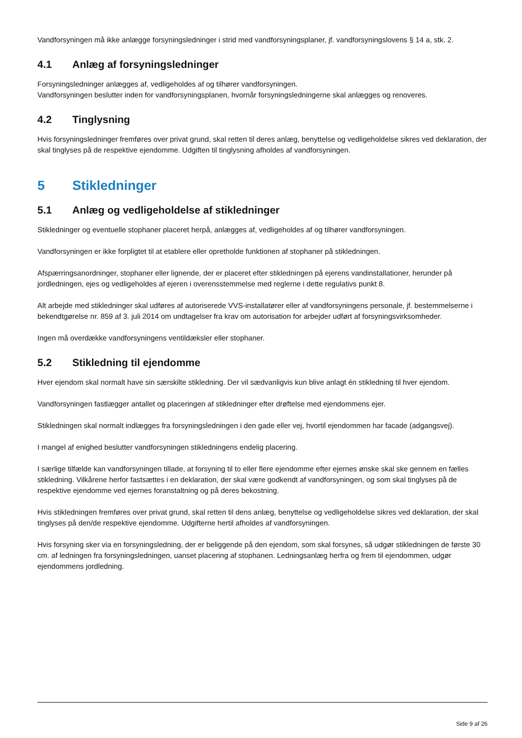Vandforsyningen må ikke anlægge forsyningsledninger i strid med vandforsyningsplaner, jf. vandforsyningslovens § 14 a, stk. 2.
4.1 Anlæg af forsyningsledninger
Forsyningsledninger anlægges af, vedligeholdes af og tilhører vandforsyningen.
Vandforsyningen beslutter inden for vandforsyningsplanen, hvornår forsyningsledningerne skal anlægges og renoveres.
4.2 Tinglysning
Hvis forsyningsledninger fremføres over privat grund, skal retten til deres anlæg, benyttelse og vedligeholdelse sikres ved deklaration, der skal tinglyses på de respektive ejendomme. Udgiften til tinglysning afholdes af vandforsyningen.
5 Stikledninger
5.1 Anlæg og vedligeholdelse af stikledninger
Stikledninger og eventuelle stophaner placeret herpå, anlægges af, vedligeholdes af og tilhører vandforsyningen.
Vandforsyningen er ikke forpligtet til at etablere eller opretholde funktionen af stophaner på stikledningen.
Afspærringsanordninger, stophaner eller lignende, der er placeret efter stikledningen på ejerens vandinstallationer, herunder på jordledningen, ejes og vedligeholdes af ejeren i overensstemmelse med reglerne i dette regulativs punkt 8.
Alt arbejde med stikledninger skal udføres af autoriserede VVS-installatører eller af vandforsyningens personale, jf. bestemmelserne i bekendtgørelse nr. 859 af 3. juli 2014 om undtagelser fra krav om autorisation for arbejder udført af forsyningsvirksomheder.
Ingen må overdække vandforsyningens ventildæksler eller stophaner.
5.2 Stikledning til ejendomme
Hver ejendom skal normalt have sin særskilte stikledning. Der vil sædvanligvis kun blive anlagt én stikledning til hver ejendom.
Vandforsyningen fastlægger antallet og placeringen af stikledninger efter drøftelse med ejendommens ejer.
Stikledningen skal normalt indlægges fra forsyningsledningen i den gade eller vej, hvortil ejendommen har facade (adgangsvej).
I mangel af enighed beslutter vandforsyningen stikledningens endelig placering.
I særlige tilfælde kan vandforsyningen tillade, at forsyning til to eller flere ejendomme efter ejernes ønske skal ske gennem en fælles stikledning. Vilkårene herfor fastsættes i en deklaration, der skal være godkendt af vandforsyningen, og som skal tinglyses på de respektive ejendomme ved ejernes foranstaltning og på deres bekostning.
Hvis stikledningen fremføres over privat grund, skal retten til dens anlæg, benyttelse og vedligeholdelse sikres ved deklaration, der skal tinglyses på den/de respektive ejendomme. Udgifterne hertil afholdes af vandforsyningen.
Hvis forsyning sker via en forsyningsledning, der er beliggende på den ejendom, som skal forsynes, så udgør stikledningen de første 30 cm. af ledningen fra forsyningsledningen, uanset placering af stophanen. Ledningsanlæg herfra og frem til ejendommen, udgør ejendommens jordledning.
Side 9 af 26